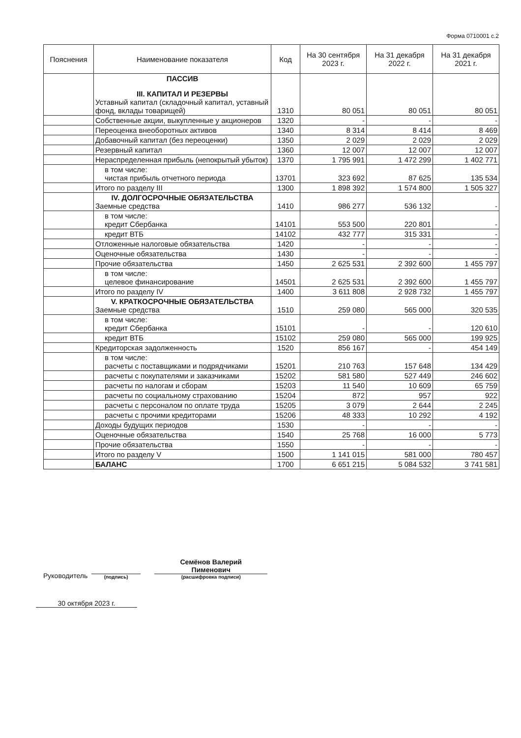Форма 0710001 с.2
| Пояснения | Наименование показателя | Код | На 30 сентября 2023 г. | На 31 декабря 2022 г. | На 31 декабря 2021 г. |
| --- | --- | --- | --- | --- | --- |
| | ПАССИВ III. КАПИТАЛ И РЕЗЕРВЫ Уставный капитал (складочный капитал, уставный фонд, вклады товарищей) | 1310 | 80 051 | 80 051 | 80 051 |
| | Собственные акции, выкупленные у акционеров | 1320 | - | - | - |
| | Переоценка внеоборотных активов | 1340 | 8 314 | 8 414 | 8 469 |
| | Добавочный капитал (без переоценки) | 1350 | 2 029 | 2 029 | 2 029 |
| | Резервный капитал | 1360 | 12 007 | 12 007 | 12 007 |
| | Нераспределенная прибыль (непокрытый убыток) | 1370 | 1 795 991 | 1 472 299 | 1 402 771 |
| | в том числе: чистая прибыль отчетного периода | 13701 | 323 692 | 87 625 | 135 534 |
| | Итого по разделу III | 1300 | 1 898 392 | 1 574 800 | 1 505 327 |
| | IV. ДОЛГОСРОЧНЫЕ ОБЯЗАТЕЛЬСТВА Заемные средства | 1410 | 986 277 | 536 132 | - |
| | в том числе: кредит Сбербанка | 14101 | 553 500 | 220 801 | - |
| | кредит ВТБ | 14102 | 432 777 | 315 331 | - |
| | Отложенные налоговые обязательства | 1420 | - | - | - |
| | Оценочные обязательства | 1430 | - | - | - |
| | Прочие обязательства | 1450 | 2 625 531 | 2 392 600 | 1 455 797 |
| | в том числе: целевое финансирование | 14501 | 2 625 531 | 2 392 600 | 1 455 797 |
| | Итого по разделу IV | 1400 | 3 611 808 | 2 928 732 | 1 455 797 |
| | V. КРАТКОСРОЧНЫЕ ОБЯЗАТЕЛЬСТВА Заемные средства | 1510 | 259 080 | 565 000 | 320 535 |
| | в том числе: кредит Сбербанка | 15101 | - | - | 120 610 |
| | кредит ВТБ | 15102 | 259 080 | 565 000 | 199 925 |
| | Кредиторская задолженность | 1520 | 856 167 | - | 454 149 |
| | в том числе: расчеты с поставщиками и подрядчиками | 15201 | 210 763 | 157 648 | 134 429 |
| | расчеты с покупателями и заказчиками | 15202 | 581 580 | 527 449 | 246 602 |
| | расчеты по налогам и сборам | 15203 | 11 540 | 10 609 | 65 759 |
| | расчеты по социальному страхованию | 15204 | 872 | 957 | 922 |
| | расчеты с персоналом по оплате труда | 15205 | 3 079 | 2 644 | 2 245 |
| | расчеты с прочими кредиторами | 15206 | 48 333 | 10 292 | 4 192 |
| | Доходы будущих периодов | 1530 | - | - | - |
| | Оценочные обязательства | 1540 | 25 768 | 16 000 | 5 773 |
| | Прочие обязательства | 1550 | - | - | - |
| | Итого по разделу V | 1500 | 1 141 015 | 581 000 | 780 457 |
| | БАЛАНС | 1700 | 6 651 215 | 5 084 532 | 3 741 581 |
Руководитель
(подпись)
Семёнов Валерий
Пименович
(расшифровка подписи)
30 октября 2023 г.